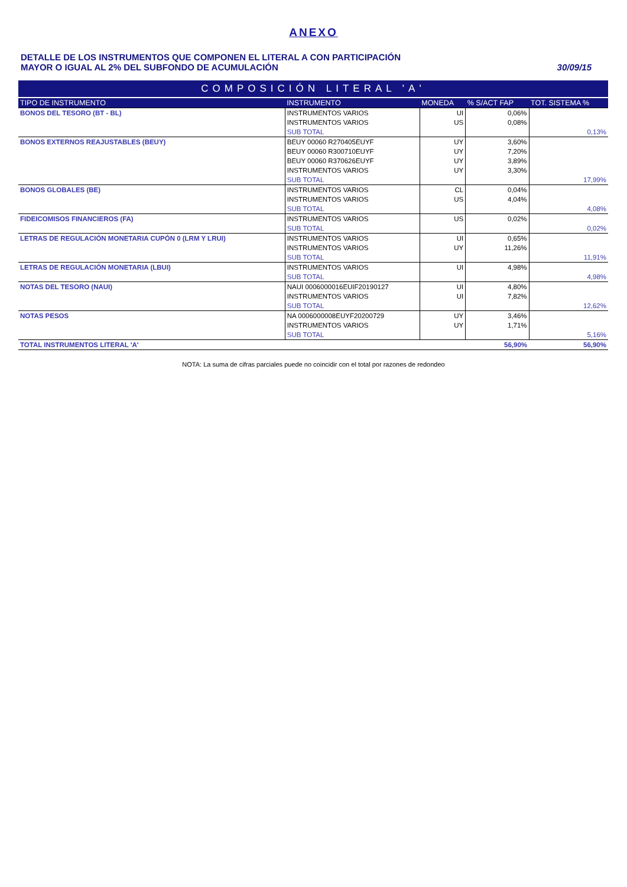ANEXO
DETALLE DE LOS INSTRUMENTOS QUE COMPONEN EL LITERAL A CON PARTICIPACIÓN
MAYOR O IGUAL AL 2% DEL SUBFONDO DE ACUMULACIÓN
30/09/15
| COMPOSICIÓN LITERAL 'A' | | | | |
| TIPO DE INSTRUMENTO | INSTRUMENTO | MONEDA | % S/ACT FAP | TOT. SISTEMA % |
| BONOS DEL TESORO (BT - BL) | INSTRUMENTOS VARIOS | UI | 0,06% | |
| | INSTRUMENTOS VARIOS | US | 0,08% | |
| | SUB TOTAL | | | 0,13% |
| BONOS EXTERNOS REAJUSTABLES (BEUY) | BEUY 00060 R270405EUYF | UY | 3,60% | |
| | BEUY 00060 R300710EUYF | UY | 7,20% | |
| | BEUY 00060 R370626EUYF | UY | 3,89% | |
| | INSTRUMENTOS VARIOS | UY | 3,30% | |
| | SUB TOTAL | | | 17,99% |
| BONOS GLOBALES (BE) | INSTRUMENTOS VARIOS | CL | 0,04% | |
| | INSTRUMENTOS VARIOS | US | 4,04% | |
| | SUB TOTAL | | | 4,08% |
| FIDEICOMISOS FINANCIEROS (FA) | INSTRUMENTOS VARIOS | US | 0,02% | |
| | SUB TOTAL | | | 0,02% |
| LETRAS DE REGULACIÓN MONETARIA CUPÓN 0 (LRM Y LRUI) | INSTRUMENTOS VARIOS | UI | 0,65% | |
| | INSTRUMENTOS VARIOS | UY | 11,26% | |
| | SUB TOTAL | | | 11,91% |
| LETRAS DE REGULACIÓN MONETARIA (LBUI) | INSTRUMENTOS VARIOS | UI | 4,98% | |
| | SUB TOTAL | | | 4,98% |
| NOTAS DEL TESORO (NAUI) | NAUI 0006000016EUIF20190127 | UI | 4,80% | |
| | INSTRUMENTOS VARIOS | UI | 7,82% | |
| | SUB TOTAL | | | 12,62% |
| NOTAS PESOS | NA 0006000008EUYF20200729 | UY | 3,46% | |
| | INSTRUMENTOS VARIOS | UY | 1,71% | |
| | SUB TOTAL | | | 5,16% |
| TOTAL INSTRUMENTOS LITERAL 'A' | | | 56,90% | 56,90% |
NOTA: La suma de cifras parciales puede no coincidir con el total por razones de redondeo